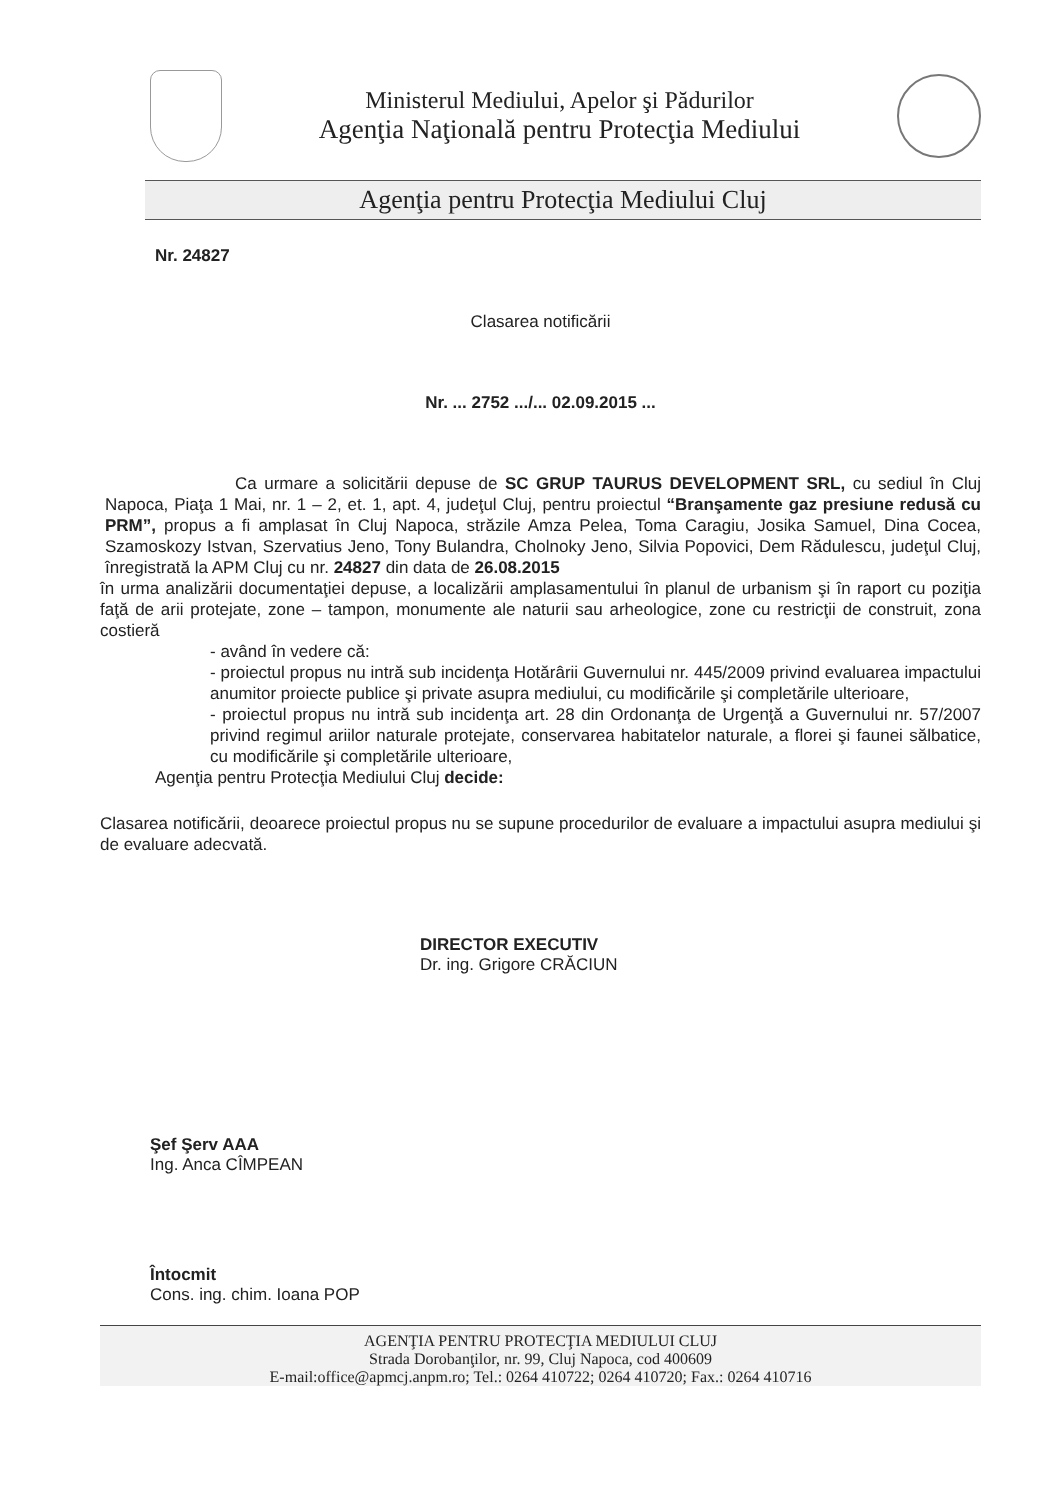Ministerul Mediului, Apelor şi Pădurilor
Agenţia Naţională pentru Protecţia Mediului
Agenţia pentru Protecţia Mediului Cluj
Nr. 24827
Clasarea notificării
Nr. ... 2752 .../... 02.09.2015 ...
Ca urmare a solicitării depuse de SC GRUP TAURUS DEVELOPMENT SRL, cu sediul în Cluj Napoca, Piaţa 1 Mai, nr. 1 – 2, et. 1, apt. 4, judeţul Cluj, pentru proiectul “Branşamente gaz presiune redusă cu PRM”, propus a fi amplasat în Cluj Napoca, străzile Amza Pelea, Toma Caragiu, Josika Samuel, Dina Cocea, Szamoskozy Istvan, Szervatius Jeno, Tony Bulandra, Cholnoky Jeno, Silvia Popovici, Dem Rădulescu, judeţul Cluj, înregistrată la APM Cluj cu nr. 24827 din data de 26.08.2015
în urma analizării documentaţiei depuse, a localizării amplasamentului în planul de urbanism şi în raport cu poziţia faţă de arii protejate, zone – tampon, monumente ale naturii sau arheologice, zone cu restricţii de construit, zona costieră
- având în vedere că:
- proiectul propus nu intră sub incidenţa Hotărârii Guvernului nr. 445/2009 privind evaluarea impactului anumitor proiecte publice şi private asupra mediului, cu modificările şi completările ulterioare,
- proiectul propus nu intră sub incidenţa art. 28 din Ordonanţa de Urgenţă a Guvernului nr. 57/2007 privind regimul ariilor naturale protejate, conservarea habitatelor naturale, a florei şi faunei sălbatice, cu modificările şi completările ulterioare,
Agenţia pentru Protecţia Mediului Cluj decide:
Clasarea notificării, deoarece proiectul propus nu se supune procedurilor de evaluare a impactului asupra mediului şi de evaluare adecvată.
DIRECTOR EXECUTIV
Dr. ing. Grigore CRĂCIUN
Şef Şerv AAA
Ing. Anca CÎMPEAN
Întocmit
Cons. ing. chim. Ioana POP
AGENŢIA PENTRU PROTECŢIA MEDIULUI CLUJ
Strada Dorobanţilor, nr. 99, Cluj Napoca, cod 400609
E-mail:office@apmcj.anpm.ro; Tel.: 0264 410722; 0264 410720; Fax.: 0264 410716